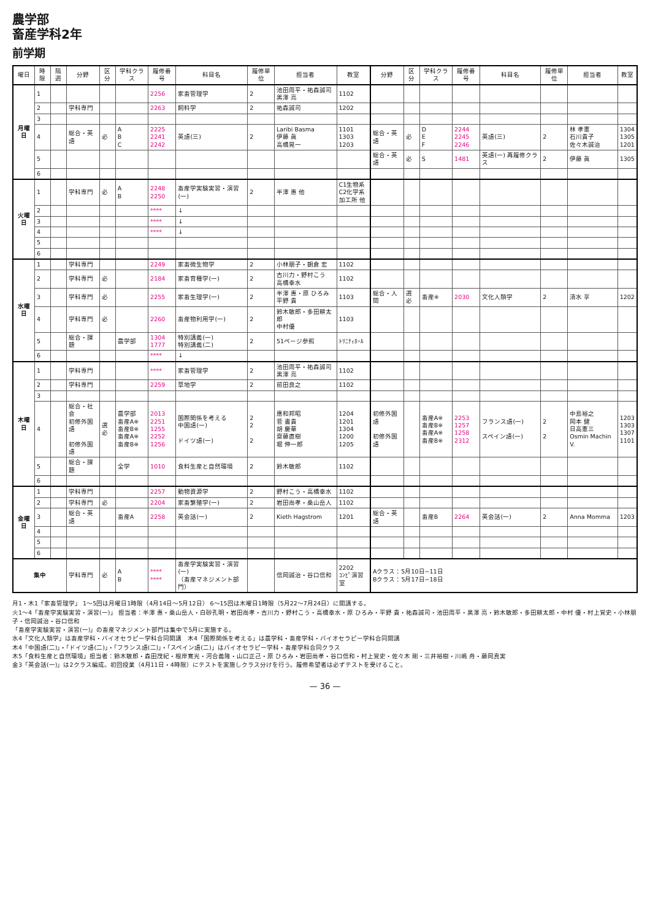農学部
畜産学科2年
前学期
| 曜日 | 時限 | 隔週 | 分野 | 区分 | 学科クラス | 履修番号 | 科目名 | 履修単位 | 担当者 | 教室 | 分野 | 区分 | 学科クラス | 履修番号 | 科目名 | 履修単位 | 担当者 | 教室 |
| --- | --- | --- | --- | --- | --- | --- | --- | --- | --- | --- | --- | --- | --- | --- | --- | --- | --- | --- |
| 月曜日 | 1 | | | | | 2256 | 家畜管理学 | 2 | 池田周平・祐森誠司 黒澤 亮 | 1102 | | | | | | | | |
| | 2 | | 学科専門 | | | 2263 | 飼料学 | 2 | 祐森誠司 | 1202 | | | | | | | | |
| | 3 | | | | | | | | | | | | | | | | | |
| | 4 | | 総合・英語 | 必 | A B C | 2225 2241 2242 | 英語(三) | 2 | Laribi Basma 伊藤 眞 高橋晃一 | 1101 1303 1203 | 総合・英語 | 必 | D E F | 2244 2245 2246 | 英語(三) | 2 | 林 孝憲 石川貴子 佐々木誠治 | 1304 1305 1201 |
| | 5 | | | | | | | | | | 総合・英語 | 必 | S | 1481 | 英語(一) 再履修クラス | 2 | 伊藤 眞 | 1305 |
| | 6 | | | | | | | | | | | | | | | | | |
| 火曜日 | 1 | | 学科専門 | 必 | A B | 2248 2250 | 畜産学実験実習・演習(一) | 2 | 半澤 惠 他 | C1生物系 C2化学系 加工所 他 | | | | | | | | |
| | 2 | | | | | **** | ↓ | | | | | | | | | | | |
| | 3 | | | | | **** | ↓ | | | | | | | | | | | |
| | 4 | | | | | **** | ↓ | | | | | | | | | | | |
| | 5 | | | | | | | | | | | | | | | | | |
| | 6 | | | | | | | | | | | | | | | | | |
| 水曜日 | 1 | | 学科専門 | | | 2249 | 家畜微生物学 | 2 | 小林朋子・朝倉 宏 | 1102 | | | | | | | | |
| | 2 | | 学科専門 | 必 | | 2184 | 家畜育種学(一) | 2 | 古川力・野村こう 高橋幸水 | 1102 | | | | | | | | |
| | 3 | | 学科専門 | 必 | | 2255 | 家畜生理学(一) | 2 | 半澤 惠・原 ひろみ 平野 貴 | 1103 | 総合・人間 | 選必 | 畜産※ | 2030 | 文化人類学 | 2 | 清水 享 | 1202 |
| | 4 | | 学科専門 | 必 | | 2260 | 畜産物利用学(一) | 2 | 鈴木敏郎・多田耕太郎 中村優 | 1103 | | | | | | | | |
| | 5 | | 総合・課題 | | 農学部 | 1304 1777 | 特別講義(一) 特別講義(二) | 2 | 51ページ参照 | ﾄﾘﾆﾃｨﾎｰﾙ | | | | | | | | |
| | 6 | | | | | **** | ↓ | | | | | | | | | | | |
| 木曜日 | 1 | | 学科専門 | | | **** | 家畜管理学 | 2 | 池田周平・祐森誠司 黒澤 亮 | 1102 | | | | | | | | |
| | 2 | | 学科専門 | | | 2259 | 草地学 | 2 | 前田良之 | 1102 | | | | | | | | |
| | 3 | | | | | | | | | | | | | | | | | |
| | 4 | | 総合・社会 初修外国語 初修外国語 | 選必 | 農学部 畜産A※ 畜産B※ 畜産A※ 畜産B※ | 2013 2251 1255 2252 1256 | 国際関係を考える 中国語(一) ドイツ語(一) | 2 2 2 | 應和邦昭 菅 書貴 胡 慶華 齋藤直樹 堀 伸一郎 | 1204 1201 1304 1200 1205 | 初修外国語 初修外国語 | | 畜産A※ 畜産B※ 畜産A※ 畜産B※ | 2253 1257 1258 2312 | フランス語(一) スペイン語(一) | 2 2 | 中島裕之 岡本 健 日高憲三 Osmin Machin V. | 1203 1303 1307 1101 |
| | 5 | | 総合・課題 | | 全学 | 1010 | 食料生産と自然環境 | 2 | 鈴木敏郎 | 1102 | | | | | | | | |
| | 6 | | | | | | | | | | | | | | | | | |
| 金曜日 | 1 | | 学科専門 | | | 2257 | 動物資源学 | 2 | 野村こう・高橋幸水 | 1102 | | | | | | | | |
| | 2 | | 学科専門 | 必 | | 2204 | 家畜繁殖学(一) | 2 | 岩田尚孝・桑山岳人 | 1102 | | | | | | | | |
| | 3 | | 総合・英語 | | 畜産A | 2258 | 英会話(一) | 2 | Kieth Hagstrom | 1201 | 総合・英語 | | 畜産B | 2264 | 英会話(一) | 2 | Anna Momma | 1203 |
| | 4 | | | | | | | | | | | | | | | | | |
| | 5 | | | | | | | | | | | | | | | | | |
| | 6 | | | | | | | | | | | | | | | | | |
| 集中 | | | 学科専門 | 必 | A B | **** **** | 畜産学実験実習・演習(一) （畜産マネジメント部門） | | 信岡誠治・谷口信和 | 2202 ｺﾝﾋﾟ演習室 | Aクラス：5月10日−11日 Bクラス：5月17日−18日 | | | | | | | |
月1・木1「家畜管理学」 1〜5回は月曜日1時限（4月14日〜5月12日） 6〜15回は木曜日1時限（5月22〜7月24日）に開講する。
火1〜4「畜産学実験実習・演習(一)」 担当者：半澤 惠・桑山岳人・白砂孔明・岩田尚孝・古川力・野村こう・高橋幸水・原 ひろみ・平野 貴・祐森誠司・池田周平・黒澤 亮・鈴木敏郎・多田耕太郎・中村 優・村上覚史・小林朋子・信岡誠治・谷口信和
「畜産学実験実習・演習(一)」の畜産マネジメント部門は集中で5月に実施する。
水4「文化人類学」は畜産学科・バイオセラピー学科合同開講　木4「国際関係を考える」は農学科・畜産学科・バイオセラピー学科合同開講
木4「中国語(二)」・「ドイツ語(二)」・「フランス語(二)」・「スペイン語(二)」はバイオセラピー学科・畜産学科合同クラス
木5「食料生産と自然環境」担当者：鈴木敏郎・森田茂紀・根岸寛光・河合義隆・山口正己・原 ひろみ・岩田尚孝・谷口信和・村上覚史・佐々木 剛・三井裕樹・川嶋 舟・藤岡真実
金3「英会話(一)」は2クラス編成。初回授業（4月11日・4時限）にテストを実施しクラス分けを行う。履修希望者は必ずテストを受けること。
— 36 —